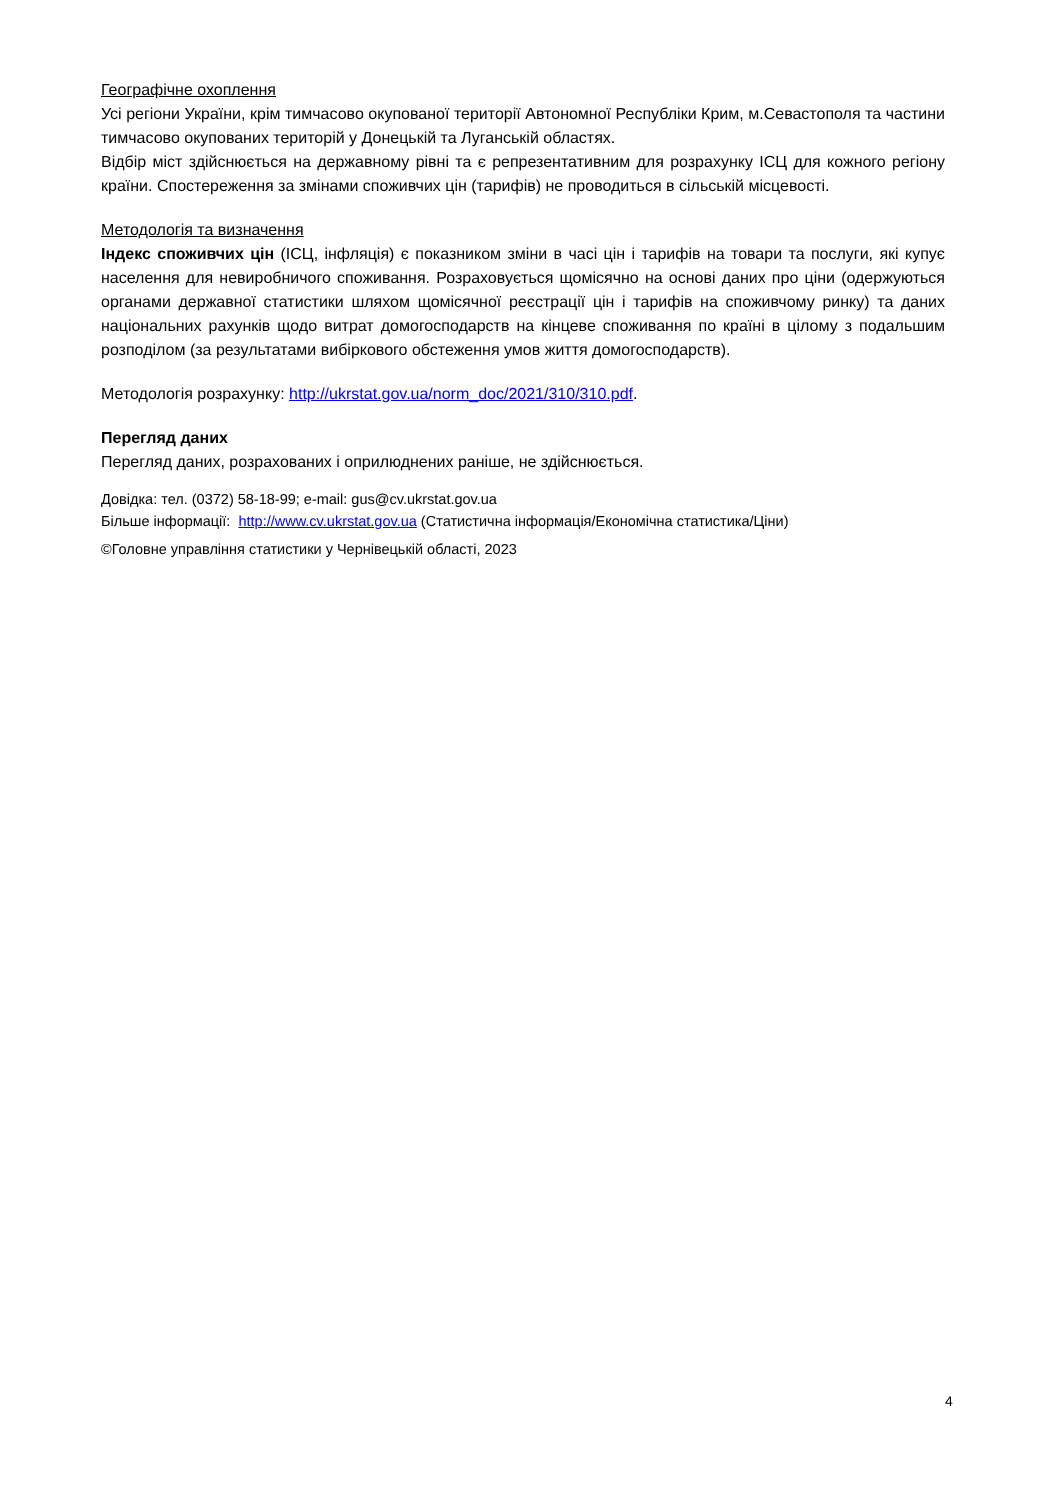Географічне охоплення
Усі регіони України, крім тимчасово окупованої території Автономної Республіки Крим, м.Севастополя та частини тимчасово окупованих територій у Донецькій та Луганській областях.
Відбір міст здійснюється на державному рівні та є репрезентативним для розрахунку ІСЦ для кожного регіону країни. Спостереження за змінами споживчих цін (тарифів) не проводиться в сільській місцевості.
Методологія та визначення
Індекс споживчих цін (ІСЦ, інфляція) є показником зміни в часі цін і тарифів на товари та послуги, які купує населення для невиробничого споживання. Розраховується щомісячно на основі даних про ціни (одержуються органами державної статистики шляхом щомісячної реєстрації цін і тарифів на споживчому ринку) та даних національних рахунків щодо витрат домогосподарств на кінцеве споживання по країні в цілому з подальшим розподілом (за результатами вибіркового обстеження умов життя домогосподарств).
Методологія розрахунку: http://ukrstat.gov.ua/norm_doc/2021/310/310.pdf.
Перегляд даних
Перегляд даних, розрахованих і оприлюднених раніше, не здійснюється.
Довідка: тел. (0372) 58-18-99; e-mail: gus@cv.ukrstat.gov.ua
Більше інформації: http://www.cv.ukrstat.gov.ua (Статистична інформація/Економічна статистика/Ціни)
©Головне управління статистики у Чернівецькій області, 2023
4